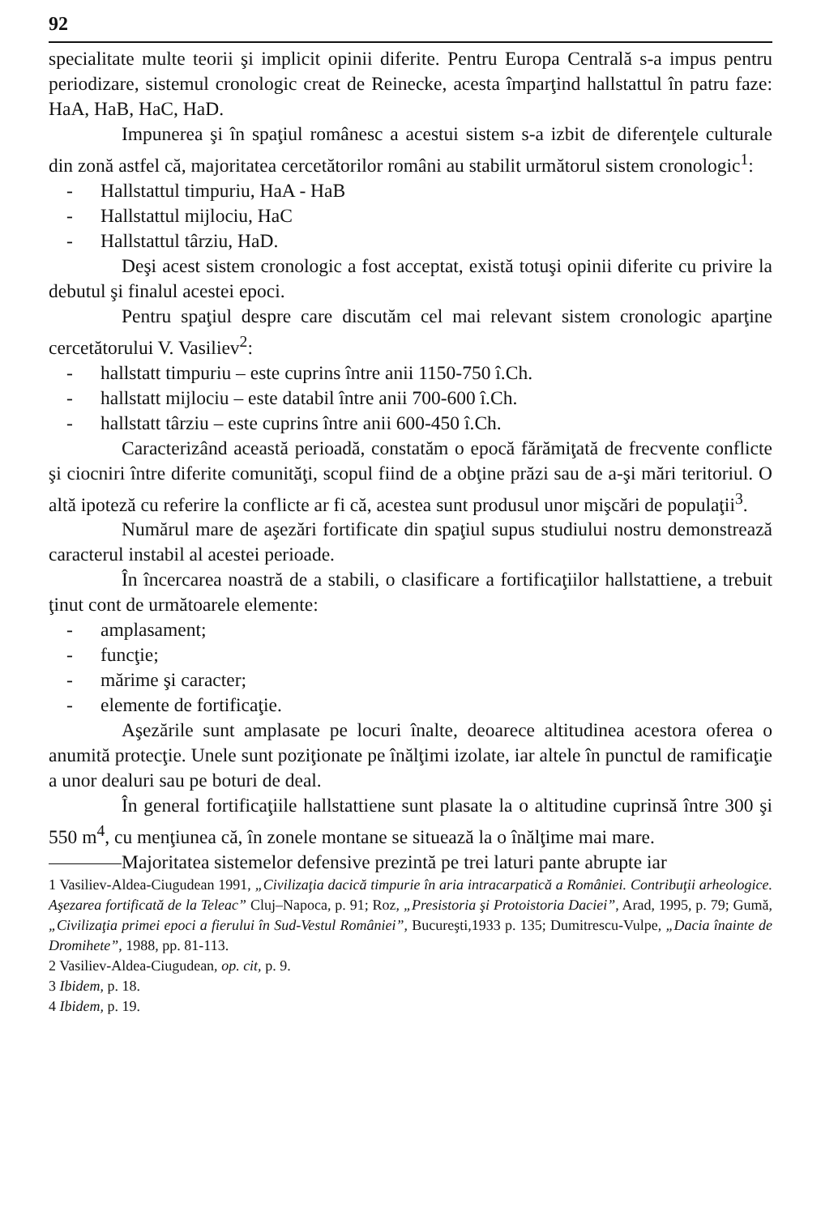92
specialitate multe teorii şi implicit opinii diferite. Pentru Europa Centrală s-a impus pentru periodizare, sistemul cronologic creat de Reinecke, acesta împarţind hallstattul în patru faze: HaA, HaB, HaC, HaD.
Impunerea şi în spaţiul românesc a acestui sistem s-a izbit de diferenţele culturale din zonă astfel că, majoritatea cercetătorilor români au stabilit următorul sistem cronologic<sup>1</sup>:
- Hallstattul timpuriu, HaA - HaB
- Hallstattul mijlociu, HaC
- Hallstattul târziu, HaD.
Deşi acest sistem cronologic a fost acceptat, există totuşi opinii diferite cu privire la debutul şi finalul acestei epoci.
Pentru spaţiul despre care discutăm cel mai relevant sistem cronologic aparţine cercetătorului V. Vasiliev<sup>2</sup>:
- hallstatt timpuriu – este cuprins între anii 1150-750 î.Ch.
- hallstatt mijlociu – este databil între anii 700-600 î.Ch.
- hallstatt târziu – este cuprins între anii 600-450 î.Ch.
Caracterizând această perioadă, constatăm o epocă fărămiţată de frecvente conflicte şi ciocniri între diferite comunităţi, scopul fiind de a obţine prăzi sau de a-şi mări teritoriul. O altă ipoteză cu referire la conflicte ar fi că, acestea sunt produsul unor mişcări de populaţii<sup>3</sup>.
Numărul mare de aşezări fortificate din spaţiul supus studiului nostru demonstrează caracterul instabil al acestei perioade.
În încercarea noastră de a stabili, o clasificare a fortificaţiilor hallstattiene, a trebuit ţinut cont de următoarele elemente:
- amplasament;
- funcţie;
- mărime şi caracter;
- elemente de fortificaţie.
Aşezările sunt amplasate pe locuri înalte, deoarece altitudinea acestora oferea o anumită protecţie. Unele sunt poziţionate pe înălţimi izolate, iar altele în punctul de ramificaţie a unor dealuri sau pe boturi de deal.
În general fortificaţiile hallstattiene sunt plasate la o altitudine cuprinsă între 300 şi 550 m<sup>4</sup>, cu menţiunea că, în zonele montane se situează la o înălţime mai mare.
Majoritatea sistemelor defensive prezintă pe trei laturi pante abrupte iar
1 Vasiliev-Aldea-Ciugudean 1991, „Civilizaţia dacică timpurie în aria intracarpatică a României. Contribuţii arheologice. Aşezarea fortificată de la Teleac” Cluj–Napoca, p. 91; Roz, „Presistoria şi Protoistoria Daciei”, Arad, 1995, p. 79; Gumă, „Civilizaţia primei epoci a fierului în Sud-Vestul României”, Bucureşti,1933 p. 135; Dumitrescu-Vulpe, „Dacia înainte de Dromihete”, 1988, pp. 81-113.
2 Vasiliev-Aldea-Ciugudean, op. cit, p. 9.
3 Ibidem, p. 18.
4 Ibidem, p. 19.